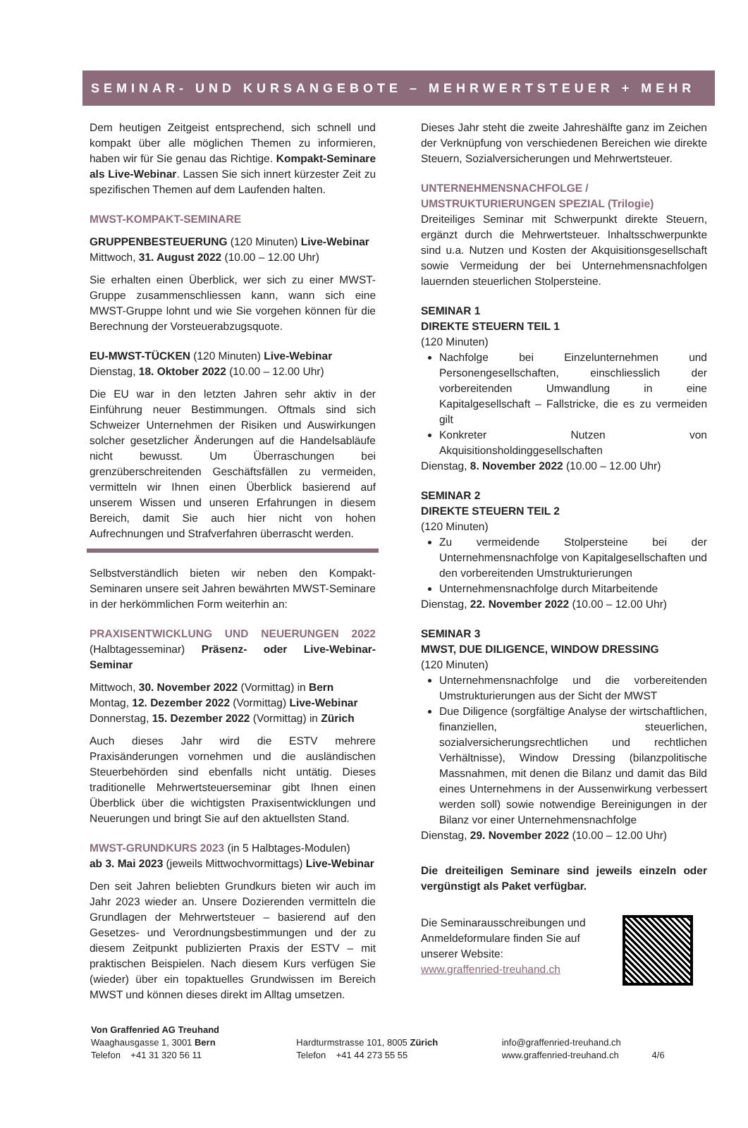SEMINAR- UND KURSANGEBOTE – MEHRWERTSTEUER + MEHR
Dem heutigen Zeitgeist entsprechend, sich schnell und kompakt über alle möglichen Themen zu informieren, haben wir für Sie genau das Richtige. Kompakt-Seminare als Live-Webinar. Lassen Sie sich innert kürzester Zeit zu spezifischen Themen auf dem Laufenden halten.
MWST-KOMPAKT-SEMINARE
GRUPPENBESTEUERUNG (120 Minuten) Live-Webinar
Mittwoch, 31. August 2022 (10.00 – 12.00 Uhr)
Sie erhalten einen Überblick, wer sich zu einer MWST-Gruppe zusammenschliessen kann, wann sich eine MWST-Gruppe lohnt und wie Sie vorgehen können für die Berechnung der Vorsteuerabzugsquote.
EU-MWST-TÜCKEN (120 Minuten) Live-Webinar
Dienstag, 18. Oktober 2022 (10.00 – 12.00 Uhr)
Die EU war in den letzten Jahren sehr aktiv in der Einführung neuer Bestimmungen. Oftmals sind sich Schweizer Unternehmen der Risiken und Auswirkungen solcher gesetzlicher Änderungen auf die Handelsabläufe nicht bewusst. Um Überraschungen bei grenzüberschreitenden Geschäftsfällen zu vermeiden, vermitteln wir Ihnen einen Überblick basierend auf unserem Wissen und unseren Erfahrungen in diesem Bereich, damit Sie auch hier nicht von hohen Aufrechnungen und Strafverfahren überrascht werden.
Selbstverständlich bieten wir neben den Kompakt-Seminaren unsere seit Jahren bewährten MWST-Seminare in der herkömmlichen Form weiterhin an:
PRAXISENTWICKLUNG UND NEUERUNGEN 2022 (Halbtagesseminar) Präsenz- oder Live-Webinar-Seminar
Mittwoch, 30. November 2022 (Vormittag) in Bern
Montag, 12. Dezember 2022 (Vormittag) Live-Webinar
Donnerstag, 15. Dezember 2022 (Vormittag) in Zürich
Auch dieses Jahr wird die ESTV mehrere Praxisänderungen vornehmen und die ausländischen Steuerbehörden sind ebenfalls nicht untätig. Dieses traditionelle Mehrwertsteuerseminar gibt Ihnen einen Überblick über die wichtigsten Praxisentwicklungen und Neuerungen und bringt Sie auf den aktuellsten Stand.
MWST-GRUNDKURS 2023 (in 5 Halbtages-Modulen)
ab 3. Mai 2023 (jeweils Mittwochvormittags) Live-Webinar
Den seit Jahren beliebten Grundkurs bieten wir auch im Jahr 2023 wieder an. Unsere Dozierenden vermitteln die Grundlagen der Mehrwertsteuer – basierend auf den Gesetzes- und Verordnungsbestimmungen und der zu diesem Zeitpunkt publizierten Praxis der ESTV – mit praktischen Beispielen. Nach diesem Kurs verfügen Sie (wieder) über ein topaktuelles Grundwissen im Bereich MWST und können dieses direkt im Alltag umsetzen.
Dieses Jahr steht die zweite Jahreshälfte ganz im Zeichen der Verknüpfung von verschiedenen Bereichen wie direkte Steuern, Sozialversicherungen und Mehrwertsteuer.
UNTERNEHMENSNACHFOLGE /
UMSTRUKTURIERUNGEN SPEZIAL (Trilogie)
Dreiteiliges Seminar mit Schwerpunkt direkte Steuern, ergänzt durch die Mehrwertsteuer. Inhaltsschwerpunkte sind u.a. Nutzen und Kosten der Akquisitionsgesellschaft sowie Vermeidung der bei Unternehmensnachfolgen lauernden steuerlichen Stolpersteine.
SEMINAR 1
DIREKTE STEUERN TEIL 1
(120 Minuten)
Nachfolge bei Einzelunternehmen und Personengesellschaften, einschliesslich der vorbereitenden Umwandlung in eine Kapitalgesellschaft – Fallstricke, die es zu vermeiden gilt
Konkreter Nutzen von Akquisitionsholdinggesellschaften
Dienstag, 8. November 2022 (10.00 – 12.00 Uhr)
SEMINAR 2
DIREKTE STEUERN TEIL 2
(120 Minuten)
Zu vermeidende Stolpersteine bei der Unternehmensnachfolge von Kapitalgesellschaften und den vorbereitenden Umstrukturierungen
Unternehmensnachfolge durch Mitarbeitende
Dienstag, 22. November 2022 (10.00 – 12.00 Uhr)
SEMINAR 3
MWST, DUE DILIGENCE, WINDOW DRESSING
(120 Minuten)
Unternehmensnachfolge und die vorbereitenden Umstrukturierungen aus der Sicht der MWST
Due Diligence (sorgfältige Analyse der wirtschaftlichen, finanziellen, steuerlichen, sozialversicherungsrechtlichen und rechtlichen Verhältnisse), Window Dressing (bilanzpolitische Massnahmen, mit denen die Bilanz und damit das Bild eines Unternehmens in der Aussenwirkung verbessert werden soll) sowie notwendige Bereinigungen in der Bilanz vor einer Unternehmensnachfolge
Dienstag, 29. November 2022 (10.00 – 12.00 Uhr)
Die dreiteiligen Seminare sind jeweils einzeln oder vergünstigt als Paket verfügbar.
Die Seminarausschreibungen und
Anmeldeformulare finden Sie auf
unserer Website:
www.graffenried-treuhand.ch
Von Graffenried AG Treuhand
Waaghausgasse 1, 3001 Bern
Telefon +41 31 320 56 11
Hardturmstrasse 101, 8005 Zürich
Telefon +41 44 273 55 55
info@graffenried-treuhand.ch
www.graffenried-treuhand.ch 4/6